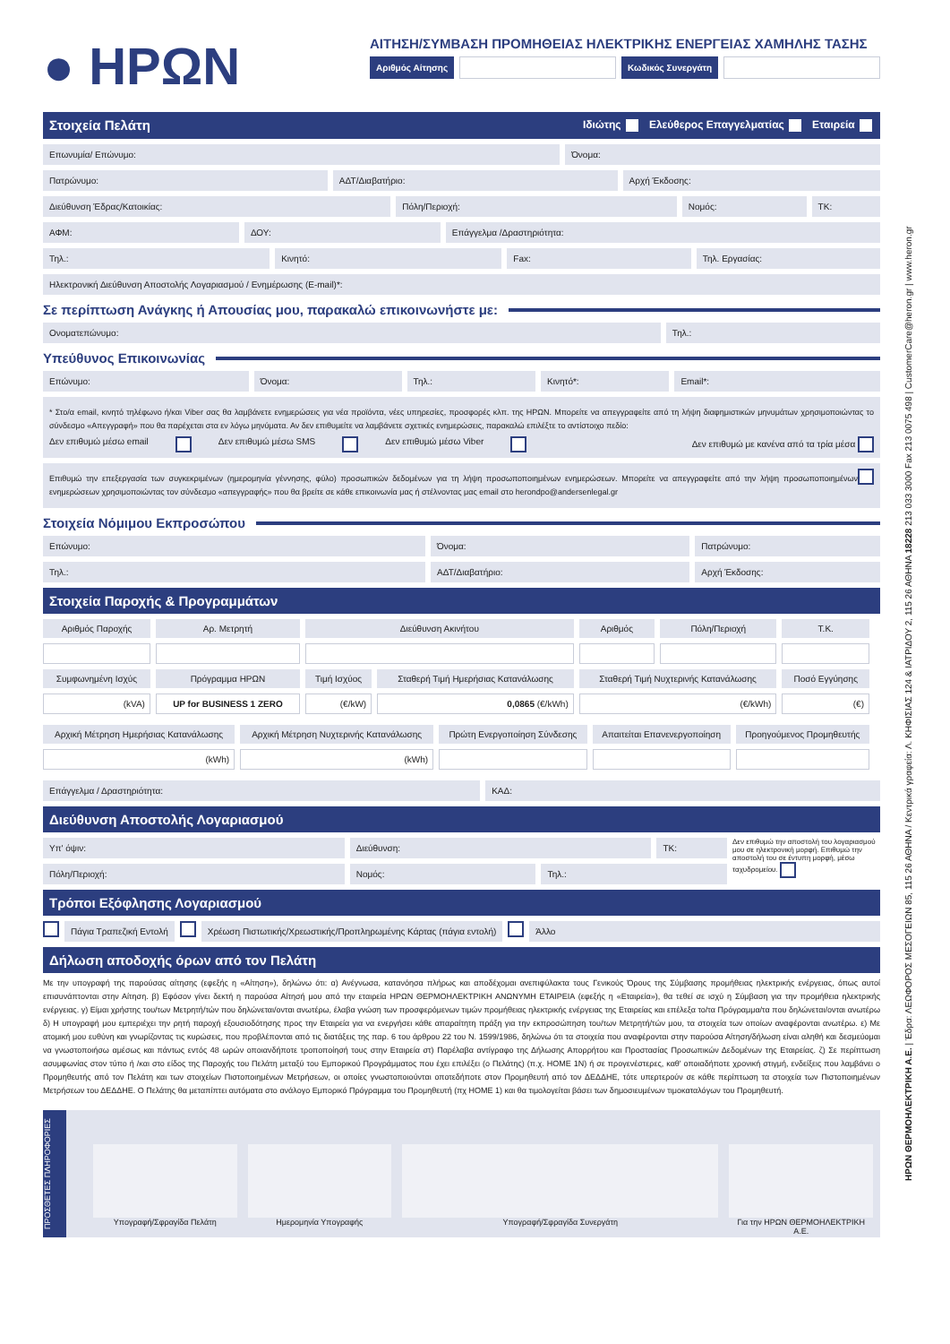● ΗΡΩΝ
ΑΙΤΗΣΗ/ΣΥΜΒΑΣΗ ΠΡΟΜΗΘΕΙΑΣ ΗΛΕΚΤΡΙΚΗΣ ΕΝΕΡΓΕΙΑΣ ΧΑΜΗΛΗΣ ΤΑΣΗΣ
Αριθμός Αίτησης Κωδικός Συνεργάτη
Στοιχεία Πελάτη Ιδιώτης Ελεύθερος Επαγγελματίας Εταιρεία
Επωνυμία/ Επώνυμο: Όνομα:
Πατρώνυμο: ΑΔΤ/Διαβατήριο: Αρχή Έκδοσης:
Διεύθυνση Έδρας/Κατοικίας: Πόλη/Περιοχή: Νομός: ΤΚ:
ΑΦΜ: ΔΟΥ: Επάγγελμα /Δραστηριότητα:
Τηλ.: Κινητό: Fax: Τηλ. Εργασίας:
Ηλεκτρονική Διεύθυνση Αποστολής Λογαριασμού / Ενημέρωσης (E-mail)*:
Σε περίπτωση Ανάγκης ή Απουσίας μου, παρακαλώ επικοινωνήστε με:
Ονοματεπώνυμο: Τηλ.:
Υπεύθυνος Επικοινωνίας
Επώνυμο: Όνομα: Τηλ.: Κινητό*: Email*:
* Στο/α email, κινητό τηλέφωνο ή/και Viber σας θα λαμβάνετε ενημερώσεις για νέα προϊόντα, νέες υπηρεσίες, προσφορές κλπ. της ΗΡΩΝ. Μπορείτε να απεγγραφείτε από τη λήψη διαφημιστικών μηνυμάτων χρησιμοποιώντας το σύνδεσμο «Απεγγραφή» που θα παρέχεται στα εν λόγω μηνύματα. Αν δεν επιθυμείτε να λαμβάνετε σχετικές ενημερώσεις, παρακαλώ επιλέξτε το αντίστοιχο πεδίο:
Δεν επιθυμώ μέσω email Δεν επιθυμώ μέσω SMS Δεν επιθυμώ μέσω Viber Δεν επιθυμώ με κανένα από τα τρία μέσα
Επιθυμώ την επεξεργασία των συγκεκριμένων (ημερομηνία γέννησης, φύλο) προσωπικών δεδομένων για τη λήψη προσωποποιημένων ενημερώσεων. Μπορείτε να απεγγραφείτε από την λήψη προσωποποιημένων ενημερώσεων χρησιμοποιώντας τον σύνδεσμο «απεγγραφής» που θα βρείτε σε κάθε επικοινωνία μας ή στέλνοντας μας email στο herondpo@andersenlegal.gr
Στοιχεία Νόμιμου Εκπροσώπου
Επώνυμο: Όνομα: Πατρώνυμο:
Τηλ.: ΑΔΤ/Διαβατήριο: Αρχή Έκδοσης:
Στοιχεία Παροχής & Προγραμμάτων
| Αριθμός Παροχής | Αρ. Μετρητή | Διεύθυνση Ακινήτου | | Αριθμός | Πόλη/Περιοχή | Τ.Κ. |
| --- | --- | --- | --- | --- | --- | --- |
| Συμφωνημένη Ισχύς | Πρόγραμμα ΗΡΩΝ | Τιμή Ισχύος | Σταθερή Τιμή Ημερήσιας Κατανάλωσης | Σταθερή Τιμή Νυχτερινής Κατανάλωσης | | Ποσό Εγγύησης |
| (kVA) | UP for BUSINESS 1 ZERO | (€/kW) | 0,0865 (€/kWh) | (€/kWh) | | (€) |
| Αρχική Μέτρηση Ημερήσιας Κατανάλωσης | Αρχική Μέτρηση Νυχτερινής Κατανάλωσης | Πρώτη Ενεργοποίηση Σύνδεσης | Απαιτείται Επανενεργοποίηση | Προηγούμενος Προμηθευτής |
| --- | --- | --- | --- | --- |
| (kWh) | (kWh) | | | |
Επάγγελμα / Δραστηριότητα: ΚΑΔ:
Διεύθυνση Αποστολής Λογαριασμού
Υπ' όψιν: Διεύθυνση: ΤΚ:
Πόλη/Περιοχή: Νομός: Τηλ.:
Δεν επιθυμώ την αποστολή του λογαριασμού μου σε ηλεκτρονική μορφή. Επιθυμώ την αποστολή του σε έντυπη μορφή, μέσω ταχυδρομείου.
Τρόποι Εξόφλησης Λογαριασμού
Πάγια Τραπεζική Εντολή Χρέωση Πιστωτικής/Χρεωστικής/Προπληρωμένης Κάρτας (πάγια εντολή)
Άλλο
Δήλωση αποδοχής όρων από τον Πελάτη
Με την υπογραφή της παρούσας αίτησης (εφεξής η «Αίτηση»), δηλώνω ότι: α) Ανέγνωσα, κατανόησα πλήρως και αποδέχομαι ανεπιφύλακτα τους Γενικούς Όρους της Σύμβασης προμήθειας ηλεκτρικής ενέργειας, όπως αυτοί επισυνάπτονται στην Αίτηση. β) Εφόσον γίνει δεκτή η παρούσα Αίτησή μου από την εταιρεία ΗΡΩΝ ΘΕΡΜΟΗΛΕΚΤΡΙΚΗ ΑΝΩΝΥΜΗ ΕΤΑΙΡΕΙΑ (εφεξής η «Εταιρεία»), θα τεθεί σε ισχύ η Σύμβαση για την προμήθεια ηλεκτρικής ενέργειας. γ) Είμαι χρήστης του/των Μετρητή/τών που δηλώνεται/ονται ανωτέρω, έλαβα γνώση των προσφερόμενων τιμών προμήθειας ηλεκτρικής ενέργειας της Εταιρείας και επέλεξα το/τα Πρόγραμμα/τα που δηλώνεται/ονται ανωτέρω δ) Η υπογραφή μου εμπεριέχει την ρητή παροχή εξουσιοδότησης προς την Εταιρεία για να ενεργήσει κάθε απαραίτητη πράξη για την εκπροσώπηση του/των Μετρητή/τών μου, τα στοιχεία των οποίων αναφέρονται ανωτέρω. ε) Με ατομική μου ευθύνη και γνωρίζοντας τις κυρώσεις, που προβλέπονται από τις διατάξεις της παρ. 6 του άρθρου 22 του Ν. 1599/1986, δηλώνω ότι τα στοιχεία που αναφέρονται στην παρούσα Αίτηση/δήλωση είναι αληθή και δεσμεύομαι να γνωστοποιήσω αμέσως και πάντως εντός 48 ωρών οποιανδήποτε τροποποίησή τους στην Εταιρεία στ) Παρέλαβα αντίγραφο της Δήλωσης Απορρήτου και Προστασίας Προσωπικών Δεδομένων της Εταιρείας. ζ) Σε περίπτωση ασυμφωνίας στον τύπο ή /και στο είδος της Παροχής του Πελάτη μεταξύ του Εμπορικού Προγράμματος που έχει επιλέξει (ο Πελάτης) (π.χ. HOME 1N) ή σε προγενέστερες, καθ' οποιαδήποτε χρονική στιγμή, ενδείξεις που λαμβάνει ο Προμηθευτής από τον Πελάτη και των στοιχείων Πιστοποιημένων Μετρήσεων, οι οποίες γνωστοποιούνται οποτεδήποτε στον Προμηθευτή από τον ΔΕΔΔΗΕ, τότε υπερτερούν σε κάθε περίπτωση τα στοιχεία των Πιστοποιημένων Μετρήσεων του ΔΕΔΔΗΕ. Ο Πελάτης θα μεταπίπτει αυτόματα στο ανάλογο Εμπορικό Πρόγραμμα του Προμηθευτή (πχ HOME 1) και θα τιμολογείται βάσει των δημοσιευμένων τιμοκαταλόγων του Προμηθευτή.
ΠΡΟΣΘΕΤΕΣ ΠΛΗΡΟΦΟΡΙΕΣ
Υπογραφή/Σφραγίδα Πελάτη Ημερομηνία Υπογραφής Υπογραφή/Σφραγίδα Συνεργάτη Για την ΗΡΩΝ ΘΕΡΜΟΗΛΕΚΤΡΙΚΗ Α.Ε.
ΗΡΩΝ ΘΕΡΜΟΗΛΕΚΤΡΙΚΗ Α.Ε. | Έδρα: ΛΕΩΦΟΡΟΣ ΜΕΣΟΓΕΙΩΝ 85, 115 26 ΑΘΗΝΑ / Κεντρικά γραφεία: Λ. ΚΗΦΙΣΙΑΣ 124 & ΙΑΤΡΙΔΟΥ 2, 115 26 ΑΘΗΝΑ 18228 213 033 3000 Fax 213 0075 498 | CustomerCare@heron.gr | www.heron.gr